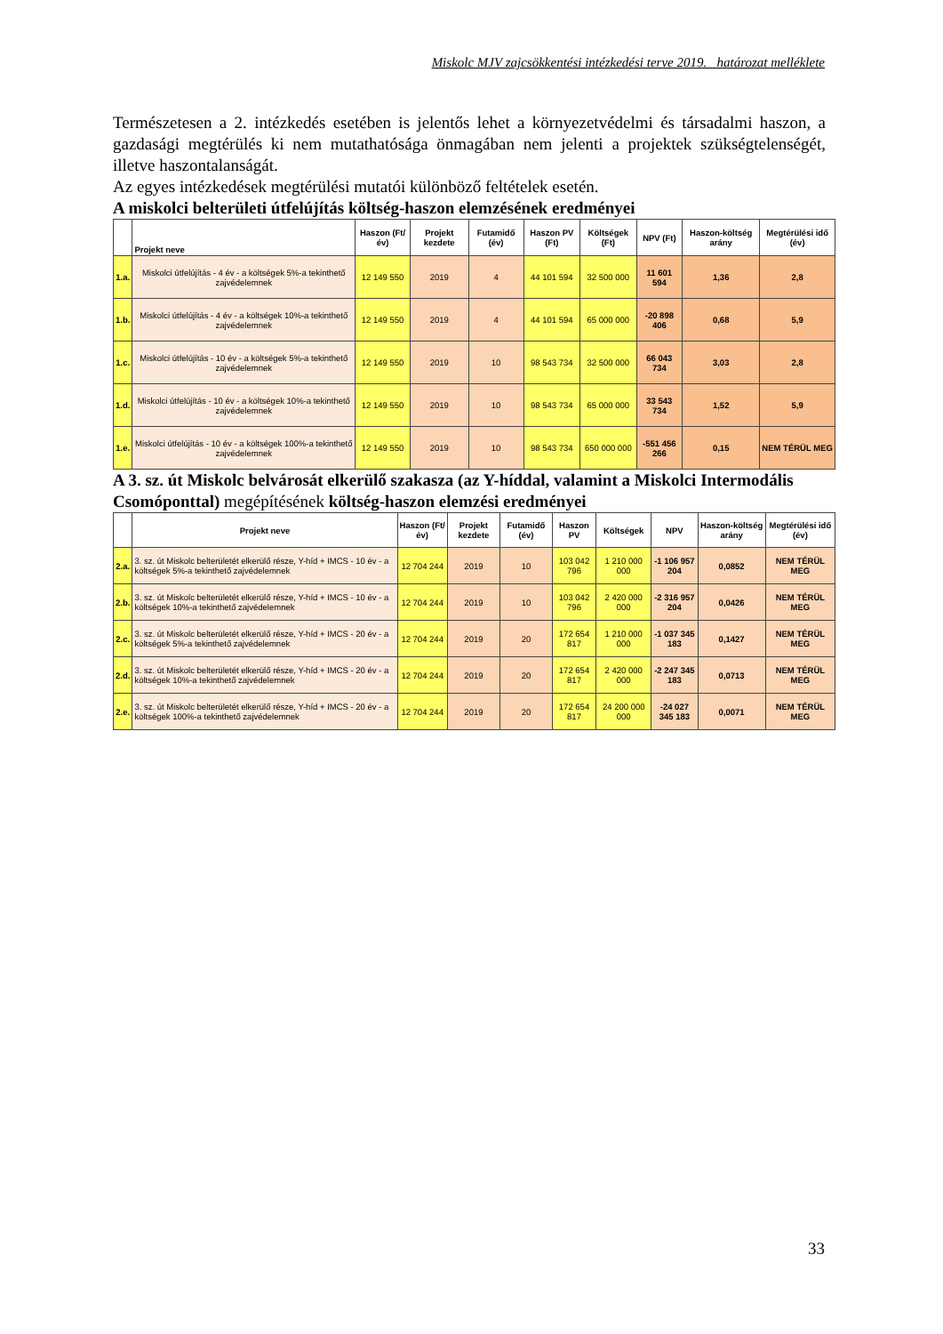Miskolc MJV zajcsökkentési intézkedési terve 2019. határozat melléklete
Természetesen a 2. intézkedés esetében is jelentős lehet a környezetvédelmi és társadalmi haszon, a gazdasági megtérülés ki nem mutathatósága önmagában nem jelenti a projektek szükségtelenségét, illetve haszontalanságát.
Az egyes intézkedések megtérülési mutatói különböző feltételek esetén.
A miskolci belterületi útfelújítás költség-haszon elemzésének eredményei
| | Projekt neve | Haszon (Ft/év) | Projekt kezdete | Futamidő (év) | Haszon PV (Ft) | Költségek (Ft) | NPV (Ft) | Haszon-költség arány | Megtérülési idő (év) |
| --- | --- | --- | --- | --- | --- | --- | --- | --- | --- |
| 1.a. | Miskolci útfelújítás - 4 év - a költségek 5%-a tekinthető zajvédelemnek | 12 149 550 | 2019 | 4 | 44 101 594 | 32 500 000 | 11 601 594 | 1,36 | 2,8 |
| 1.b. | Miskolci útfelújítás - 4 év - a költségek 10%-a tekinthető zajvédelemnek | 12 149 550 | 2019 | 4 | 44 101 594 | 65 000 000 | -20 898 406 | 0,68 | 5,9 |
| 1.c. | Miskolci útfelújítás - 10 év - a költségek 5%-a tekinthető zajvédelemnek | 12 149 550 | 2019 | 10 | 98 543 734 | 32 500 000 | 66 043 734 | 3,03 | 2,8 |
| 1.d. | Miskolci útfelújítás - 10 év - a költségek 10%-a tekinthető zajvédelemnek | 12 149 550 | 2019 | 10 | 98 543 734 | 65 000 000 | 33 543 734 | 1,52 | 5,9 |
| 1.e. | Miskolci útfelújítás - 10 év - a költségek 100%-a tekinthető zajvédelemnek | 12 149 550 | 2019 | 10 | 98 543 734 | 650 000 000 | -551 456 266 | 0,15 | NEM TÉRÜL MEG |
A 3. sz. út Miskolc belvárosát elkerülő szakasza (az Y-híddal, valamint a Miskolci Intermodális Csomóponttal) megépítésének költség-haszon elemzési eredményei
| | Projekt neve | Haszon (Ft/év) | Projekt kezdete | Futamidő (év) | Haszon PV | Költségek | NPV | Haszon-költség arány | Megtérülési idő (év) |
| --- | --- | --- | --- | --- | --- | --- | --- | --- | --- |
| 2.a. | 3. sz. út Miskolc belterületét elkerülő része, Y-híd + IMCS - 10 év - a költségek 5%-a tekinthető zajvédelemnek | 12 704 244 | 2019 | 10 | 103 042 796 | 1 210 000 000 | -1 106 957 204 | 0,0852 | NEM TÉRÜL MEG |
| 2.b. | 3. sz. út Miskolc belterületét elkerülő része, Y-híd + IMCS - 10 év - a költségek 10%-a tekinthető zajvédelemnek | 12 704 244 | 2019 | 10 | 103 042 796 | 2 420 000 000 | -2 316 957 204 | 0,0426 | NEM TÉRÜL MEG |
| 2.c. | 3. sz. út Miskolc belterületét elkerülő része, Y-híd + IMCS - 20 év - a költségek 5%-a tekinthető zajvédelemnek | 12 704 244 | 2019 | 20 | 172 654 817 | 1 210 000 000 | -1 037 345 183 | 0,1427 | NEM TÉRÜL MEG |
| 2.d. | 3. sz. út Miskolc belterületét elkerülő része, Y-híd + IMCS - 20 év - a költségek 10%-a tekinthető zajvédelemnek | 12 704 244 | 2019 | 20 | 172 654 817 | 2 420 000 000 | -2 247 345 183 | 0,0713 | NEM TÉRÜL MEG |
| 2.e. | 3. sz. út Miskolc belterületét elkerülő része, Y-híd + IMCS - 20 év - a költségek 100%-a tekinthető zajvédelemnek | 12 704 244 | 2019 | 20 | 172 654 817 | 24 200 000 000 | -24 027 345 183 | 0,0071 | NEM TÉRÜL MEG |
33